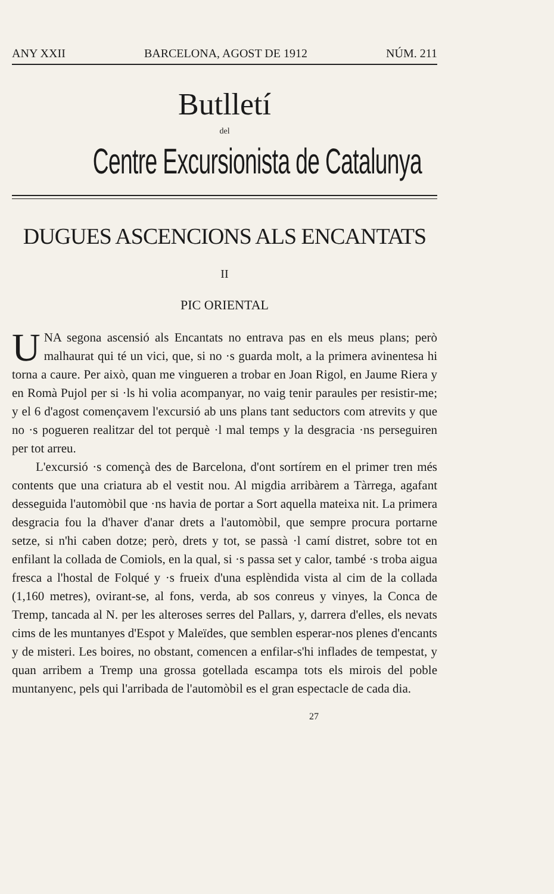ANY XXII BARCELONA, AGOST DE 1912 NÚM. 211
Butlletí
del
Centre Excursionista de Catalunya
DUGUES ASCENCIONS ALS ENCANTATS
II
PIC ORIENTAL
UNA segona ascensió als Encantats no entrava pas en els meus plans; però malhaurat qui té un vici, que, si no ·s guarda molt, a la primera avinentesa hi torna a caure. Per això, quan me vingueren a trobar en Joan Rigol, en Jaume Riera y en Romà Pujol per si ·ls hi volia acompanyar, no vaig tenir paraules per resistir-me; y el 6 d'agost començavem l'excursió ab uns plans tant seductors com atrevits y que no ·s pogueren realitzar del tot perquè ·l mal temps y la desgracia ·ns perseguiren per tot arreu.
L'excursió ·s començà des de Barcelona, d'ont sortírem en el primer tren més contents que una criatura ab el vestit nou. Al migdia arribàrem a Tàrrega, agafant desseguida l'automòbil que ·ns havia de portar a Sort aquella mateixa nit. La primera desgracia fou la d'haver d'anar drets a l'automòbil, que sempre procura portarne setze, si n'hi caben dotze; però, drets y tot, se passà ·l camí distret, sobre tot en enfilant la collada de Comiols, en la qual, si ·s passa set y calor, també ·s troba aigua fresca a l'hostal de Folqué y ·s frueix d'una esplèndida vista al cim de la collada (1,160 metres), ovirant-se, al fons, verda, ab sos conreus y vinyes, la Conca de Tremp, tancada al N. per les alteroses serres del Pallars, y, darrera d'elles, els nevats cims de les muntanyes d'Espot y Maleïdes, que semblen esperar-nos plenes d'encants y de misteri. Les boires, no obstant, comencen a enfilar-s'hi inflades de tempestat, y quan arribem a Tremp una grossa gotellada escampa tots els mirois del poble muntanyenc, pels qui l'arribada de l'automòbil es el gran espectacle de cada dia.
27